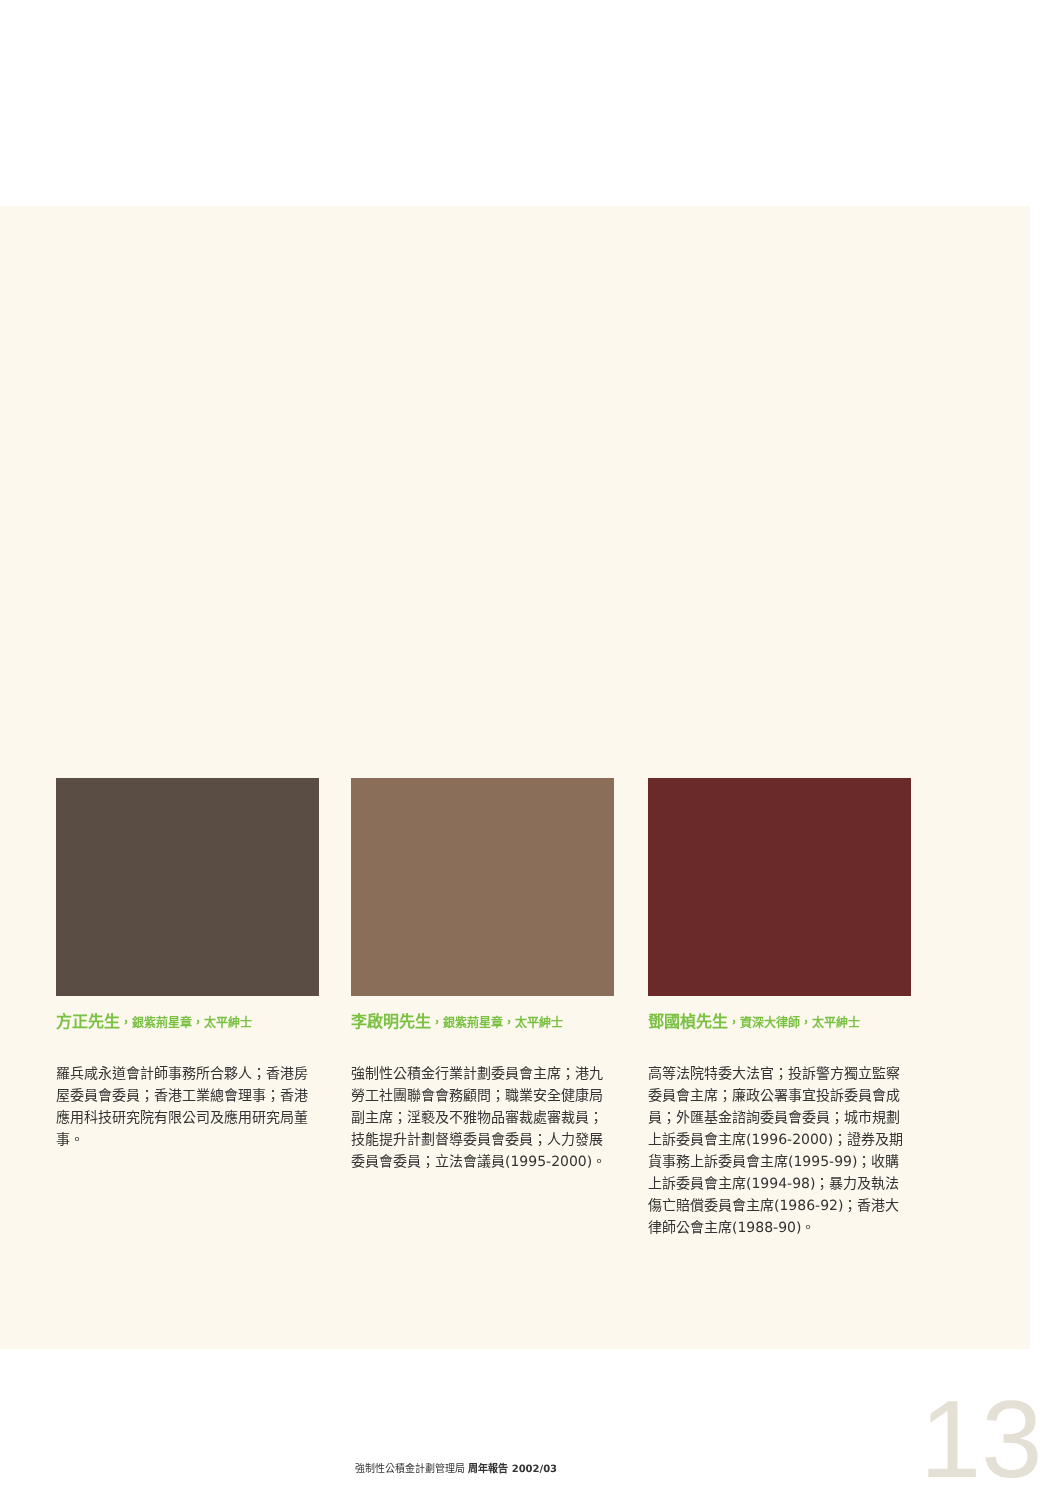方正先生，銀紫荊星章，太平紳士
羅兵咸永道會計師事務所合夥人；香港房屋委員會委員；香港工業總會理事；香港應用科技研究院有限公司及應用研究局董事。
李啟明先生，銀紫荊星章，太平紳士
強制性公積金行業計劃委員會主席；港九勞工社團聯會會務顧問；職業安全健康局副主席；淫褻及不雅物品審裁處審裁員；技能提升計劃督導委員會委員；人力發展委員會委員；立法會議員(1995-2000)。
鄧國楨先生，資深大律師，太平紳士
高等法院特委大法官；投訴警方獨立監察委員會主席；廉政公署事宜投訴委員會成員；外匯基金諮詢委員會委員；城市規劃上訴委員會主席(1996-2000)；證券及期貨事務上訴委員會主席(1995-99)；收購上訴委員會主席(1994-98)；暴力及執法傷亡賠償委員會主席(1986-92)；香港大律師公會主席(1988-90)。
強制性公積金計劃管理局 周年報告 2002/03
13